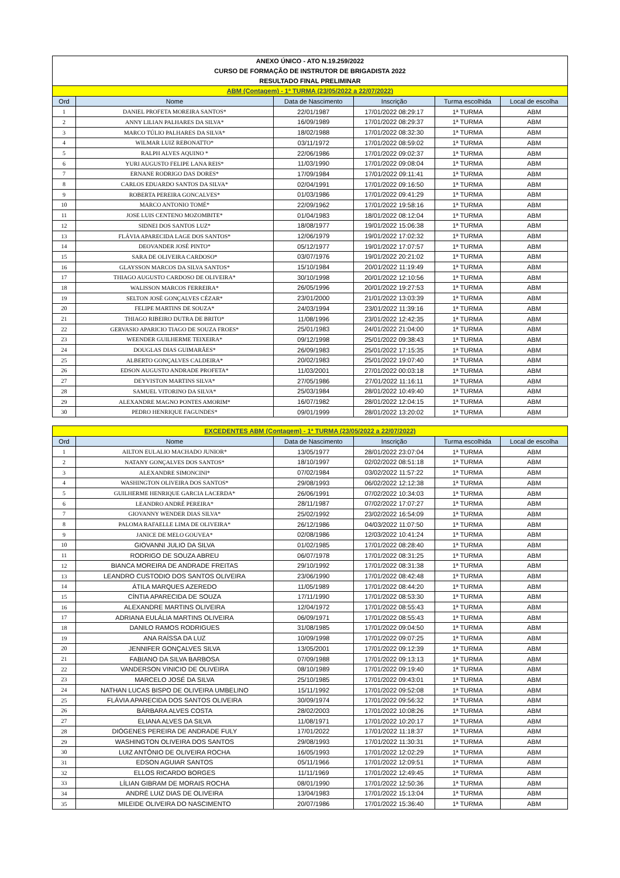| ANEXO ÚNICO - ATO N.19.259/2022 | | | | | |
| CURSO DE FORMAÇÃO DE INSTRUTOR DE BRIGADISTA 2022 | | | | | |
| RESULTADO FINAL PRELIMINAR | | | | | |
| ABM (Contagem) - 1ª TURMA (23/05/2022 a 22/07/2022) | | | | | |
| Ord | Nome | Data de Nascimento | Inscrição | Turma escolhida | Local de escolha |
| 1 | DANIEL PROFETA MOREIRA SANTOS* | 22/01/1987 | 17/01/2022 08:29:17 | 1ª TURMA | ABM |
| 2 | ANNY LILIAN PALHARES DA SILVA* | 16/09/1989 | 17/01/2022 08:29:37 | 1ª TURMA | ABM |
| 3 | MARCO TÚLIO PALHARES DA SILVA* | 18/02/1988 | 17/01/2022 08:32:30 | 1ª TURMA | ABM |
| 4 | WILMAR LUIZ REBONATTO* | 03/11/1972 | 17/01/2022 08:59:02 | 1ª TURMA | ABM |
| 5 | RALPH ALVES AQUINO * | 22/06/1986 | 17/01/2022 09:02:37 | 1ª TURMA | ABM |
| 6 | YURI AUGUSTO FELIPE LANA REIS* | 11/03/1990 | 17/01/2022 09:08:04 | 1ª TURMA | ABM |
| 7 | ERNANE RODRIGO DAS DORES* | 17/09/1984 | 17/01/2022 09:11:41 | 1ª TURMA | ABM |
| 8 | CARLOS EDUARDO SANTOS DA SILVA* | 02/04/1991 | 17/01/2022 09:16:50 | 1ª TURMA | ABM |
| 9 | ROBERTA PEREIRA GONCALVES* | 01/03/1986 | 17/01/2022 09:41:29 | 1ª TURMA | ABM |
| 10 | MARCO ANTONIO TOMÉ* | 22/09/1962 | 17/01/2022 19:58:16 | 1ª TURMA | ABM |
| 11 | JOSE LUIS CENTENO MOZOMBITE* | 01/04/1983 | 18/01/2022 08:12:04 | 1ª TURMA | ABM |
| 12 | SIDNEI DOS SANTOS LUZ* | 18/08/1977 | 19/01/2022 15:06:38 | 1ª TURMA | ABM |
| 13 | FLÁVIA APARECIDA LAGE DOS SANTOS* | 12/06/1979 | 19/01/2022 17:02:32 | 1ª TURMA | ABM |
| 14 | DEOVANDER JOSÉ PINTO* | 05/12/1977 | 19/01/2022 17:07:57 | 1ª TURMA | ABM |
| 15 | SARA DE OLIVEIRA CARDOSO* | 03/07/1976 | 19/01/2022 20:21:02 | 1ª TURMA | ABM |
| 16 | GLAYSSON MARCOS DA SILVA SANTOS* | 15/10/1984 | 20/01/2022 11:19:49 | 1ª TURMA | ABM |
| 17 | THIAGO AUGUSTO CARDOSO DE OLIVEIRA* | 30/10/1998 | 20/01/2022 12:10:56 | 1ª TURMA | ABM |
| 18 | WALISSON MARCOS FERREIRA* | 26/05/1996 | 20/01/2022 19:27:53 | 1ª TURMA | ABM |
| 19 | SELTON JOSÉ GONÇALVES CÉZAR* | 23/01/2000 | 21/01/2022 13:03:39 | 1ª TURMA | ABM |
| 20 | FELIPE MARTINS DE SOUZA* | 24/03/1994 | 23/01/2022 11:39:16 | 1ª TURMA | ABM |
| 21 | THIAGO RIBEIRO DUTRA DE BRITO* | 11/08/1996 | 23/01/2022 12:42:35 | 1ª TURMA | ABM |
| 22 | GERVASIO APARICIO TIAGO DE SOUZA FROES* | 25/01/1983 | 24/01/2022 21:04:00 | 1ª TURMA | ABM |
| 23 | WEENDER GUILHERME TEIXEIRA* | 09/12/1998 | 25/01/2022 09:38:43 | 1ª TURMA | ABM |
| 24 | DOUGLAS DIAS GUIMARÃES* | 26/09/1983 | 25/01/2022 17:15:35 | 1ª TURMA | ABM |
| 25 | ALBERTO GONÇALVES CALDEIRA* | 20/02/1983 | 25/01/2022 19:07:40 | 1ª TURMA | ABM |
| 26 | EDSON AUGUSTO ANDRADE PROFETA* | 11/03/2001 | 27/01/2022 00:03:18 | 1ª TURMA | ABM |
| 27 | DEYVISTON MARTINS SILVA* | 27/05/1986 | 27/01/2022 11:16:11 | 1ª TURMA | ABM |
| 28 | SAMUEL VITORINO DA SILVA* | 25/03/1984 | 28/01/2022 10:49:40 | 1ª TURMA | ABM |
| 29 | ALEXANDRE MAGNO PONTES AMORIM* | 16/07/1982 | 28/01/2022 12:04:15 | 1ª TURMA | ABM |
| 30 | PEDRO HENRIQUE FAGUNDES* | 09/01/1999 | 28/01/2022 13:20:02 | 1ª TURMA | ABM |
| EXCEDENTES ABM (Contagem) - 1ª TURMA (23/05/2022 a 22/07/2022) | | | | | |
| Ord | Nome | Data de Nascimento | Inscrição | Turma escolhida | Local de escolha |
| 1 | AILTON EULALIO MACHADO JUNIOR* | 13/05/1977 | 28/01/2022 23:07:04 | 1ª TURMA | ABM |
| 2 | NATANY GONÇALVES DOS SANTOS* | 18/10/1997 | 02/02/2022 08:51:18 | 1ª TURMA | ABM |
| 3 | ALEXANDRE SIMONCINI* | 07/02/1984 | 03/02/2022 11:57:22 | 1ª TURMA | ABM |
| 4 | WASHINGTON OLIVEIRA DOS SANTOS* | 29/08/1993 | 06/02/2022 12:12:38 | 1ª TURMA | ABM |
| 5 | GUILHERME HENRIQUE GARCIA LACERDA* | 26/06/1991 | 07/02/2022 10:34:03 | 1ª TURMA | ABM |
| 6 | LEANDRO ANDRÉ PEREIRA* | 28/11/1987 | 07/02/2022 17:07:27 | 1ª TURMA | ABM |
| 7 | GIOVANNY WENDER DIAS SILVA* | 25/02/1992 | 23/02/2022 16:54:09 | 1ª TURMA | ABM |
| 8 | PALOMA RAFAELLE LIMA DE OLIVEIRA* | 26/12/1986 | 04/03/2022 11:07:50 | 1ª TURMA | ABM |
| 9 | JANICE DE MELO GOUVEA* | 02/08/1986 | 12/03/2022 10:41:24 | 1ª TURMA | ABM |
| 10 | GIOVANNI JULIO DA SILVA | 01/02/1985 | 17/01/2022 08:28:40 | 1ª TURMA | ABM |
| 11 | RODRIGO DE SOUZA ABREU | 06/07/1978 | 17/01/2022 08:31:25 | 1ª TURMA | ABM |
| 12 | BIANCA MOREIRA DE ANDRADE FREITAS | 29/10/1992 | 17/01/2022 08:31:38 | 1ª TURMA | ABM |
| 13 | LEANDRO CUSTODIO DOS SANTOS OLIVEIRA | 23/06/1990 | 17/01/2022 08:42:48 | 1ª TURMA | ABM |
| 14 | ÁTILA MARQUES AZEREDO | 11/05/1989 | 17/01/2022 08:44:20 | 1ª TURMA | ABM |
| 15 | CÍNTIA APARECIDA DE SOUZA | 17/11/1990 | 17/01/2022 08:53:30 | 1ª TURMA | ABM |
| 16 | ALEXANDRE MARTINS OLIVEIRA | 12/04/1972 | 17/01/2022 08:55:43 | 1ª TURMA | ABM |
| 17 | ADRIANA EULÁLIA MARTINS OLIVEIRA | 06/09/1971 | 17/01/2022 08:55:43 | 1ª TURMA | ABM |
| 18 | DANILO RAMOS RODRIGUES | 31/08/1985 | 17/01/2022 09:04:50 | 1ª TURMA | ABM |
| 19 | ANA RAÍSSA DA LUZ | 10/09/1998 | 17/01/2022 09:07:25 | 1ª TURMA | ABM |
| 20 | JENNIFER GONÇALVES SILVA | 13/05/2001 | 17/01/2022 09:12:39 | 1ª TURMA | ABM |
| 21 | FABIANO DA SILVA BARBOSA | 07/09/1988 | 17/01/2022 09:13:13 | 1ª TURMA | ABM |
| 22 | VANDERSON VINICIO DE OLIVEIRA | 08/10/1989 | 17/01/2022 09:19:40 | 1ª TURMA | ABM |
| 23 | MARCELO JOSÉ DA SILVA | 25/10/1985 | 17/01/2022 09:43:01 | 1ª TURMA | ABM |
| 24 | NATHAN LUCAS BISPO DE OLIVEIRA UMBELINO | 15/11/1992 | 17/01/2022 09:52:08 | 1ª TURMA | ABM |
| 25 | FLÁVIA APARECIDA DOS SANTOS OLIVEIRA | 30/09/1974 | 17/01/2022 09:56:32 | 1ª TURMA | ABM |
| 26 | BÁRBARA ALVES COSTA | 28/02/2003 | 17/01/2022 10:08:26 | 1ª TURMA | ABM |
| 27 | ELIANA ALVES DA SILVA | 11/08/1971 | 17/01/2022 10:20:17 | 1ª TURMA | ABM |
| 28 | DIÓGENES PEREIRA DE ANDRADE FULY | 17/01/2022 | 17/01/2022 11:18:37 | 1ª TURMA | ABM |
| 29 | WASHINGTON OLIVEIRA DOS SANTOS | 29/08/1993 | 17/01/2022 11:30:31 | 1ª TURMA | ABM |
| 30 | LUIZ ANTÔNIO DE OLIVEIRA ROCHA | 16/05/1993 | 17/01/2022 12:02:29 | 1ª TURMA | ABM |
| 31 | EDSON AGUIAR SANTOS | 05/11/1966 | 17/01/2022 12:09:51 | 1ª TURMA | ABM |
| 32 | ELLOS RICARDO BORGES | 11/11/1969 | 17/01/2022 12:49:45 | 1ª TURMA | ABM |
| 33 | LÍLIAN GIBRAM DE MORAIS ROCHA | 08/01/1990 | 17/01/2022 12:50:36 | 1ª TURMA | ABM |
| 34 | ANDRÉ LUIZ DIAS DE OLIVEIRA | 13/04/1983 | 17/01/2022 15:13:04 | 1ª TURMA | ABM |
| 35 | MILEIDE OLIVEIRA DO NASCIMENTO | 20/07/1986 | 17/01/2022 15:36:40 | 1ª TURMA | ABM |